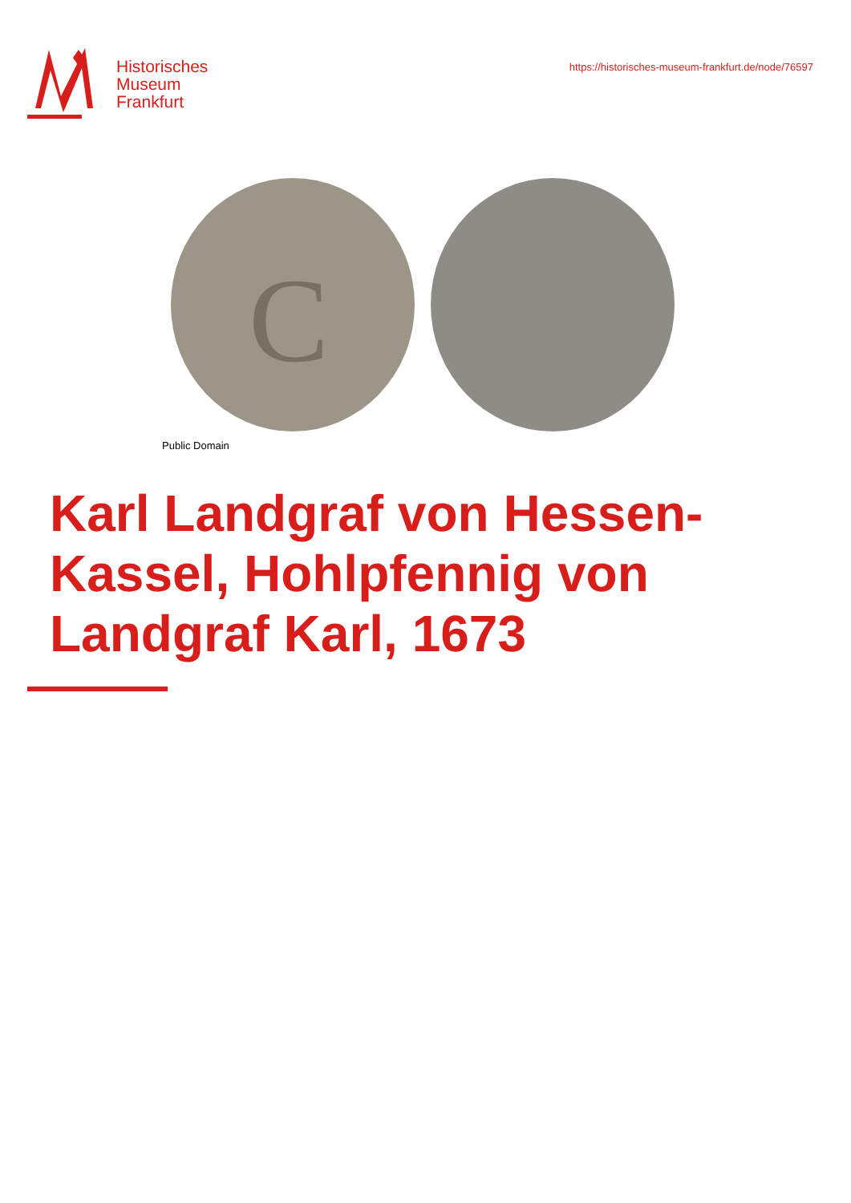Historisches
Museum
Frankfurt
https://historisches-museum-frankfurt.de/node/76597
C
Public Domain
Karl Landgraf von Hessen-Kassel, Hohlpfennig von Landgraf Karl, 1673